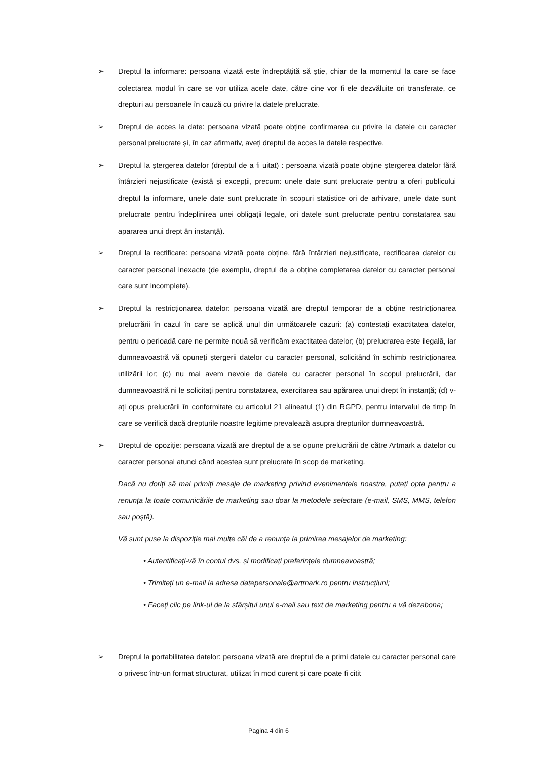➢ Dreptul la informare: persoana vizată este îndreptățită să știe, chiar de la momentul la care se face colectarea modul în care se vor utiliza acele date, către cine vor fi ele dezvăluite ori transferate, ce drepturi au persoanele în cauză cu privire la datele prelucrate.
➢ Dreptul de acces la date: persoana vizată poate obține confirmarea cu privire la datele cu caracter personal prelucrate și, în caz afirmativ, aveți dreptul de acces la datele respective.
➢ Dreptul la ștergerea datelor (dreptul de a fi uitat) : persoana vizată poate obține ștergerea datelor fără întârzieri nejustificate (există și excepții, precum: unele date sunt prelucrate pentru a oferi publicului dreptul la informare, unele date sunt prelucrate în scopuri statistice ori de arhivare, unele date sunt prelucrate pentru îndeplinirea unei obligații legale, ori datele sunt prelucrate pentru constatarea sau apararea unui drept ăn instanță).
➢ Dreptul la rectificare: persoana vizată poate obține, fără întârzieri nejustificate, rectificarea datelor cu caracter personal inexacte (de exemplu, dreptul de a obține completarea datelor cu caracter personal care sunt incomplete).
➢ Dreptul la restricționarea datelor: persoana vizată are dreptul temporar de a obține restricționarea prelucrării în cazul în care se aplică unul din următoarele cazuri: (a) contestați exactitatea datelor, pentru o perioadă care ne permite nouă să verificăm exactitatea datelor; (b) prelucrarea este ilegală, iar dumneavoastră vă opuneți ștergerii datelor cu caracter personal, solicitând în schimb restricționarea utilizării lor; (c) nu mai avem nevoie de datele cu caracter personal în scopul prelucrării, dar dumneavoastră ni le solicitați pentru constatarea, exercitarea sau apărarea unui drept în instanță; (d) v-ați opus prelucrării în conformitate cu articolul 21 alineatul (1) din RGPD, pentru intervalul de timp în care se verifică dacă drepturile noastre legitime prevalează asupra drepturilor dumneavoastră.
➢ Dreptul de opoziție: persoana vizată are dreptul de a se opune prelucrării de către Artmark a datelor cu caracter personal atunci când acestea sunt prelucrate în scop de marketing.
Dacă nu doriți să mai primiți mesaje de marketing privind evenimentele noastre, puteți opta pentru a renunța la toate comunicările de marketing sau doar la metodele selectate (e-mail, SMS, MMS, telefon sau poștă).
Vă sunt puse la dispoziție mai multe căi de a renunța la primirea mesajelor de marketing:
• Autentificați-vă în contul dvs. și modificați preferințele dumneavoastră;
• Trimiteți un e-mail la adresa datepersonale@artmark.ro pentru instrucțiuni;
• Faceți clic pe link-ul de la sfârșitul unui e-mail sau text de marketing pentru a vă dezabona;
➢ Dreptul la portabilitatea datelor: persoana vizată are dreptul de a primi datele cu caracter personal care o privesc într-un format structurat, utilizat în mod curent și care poate fi citit
Pagina 4 din 6